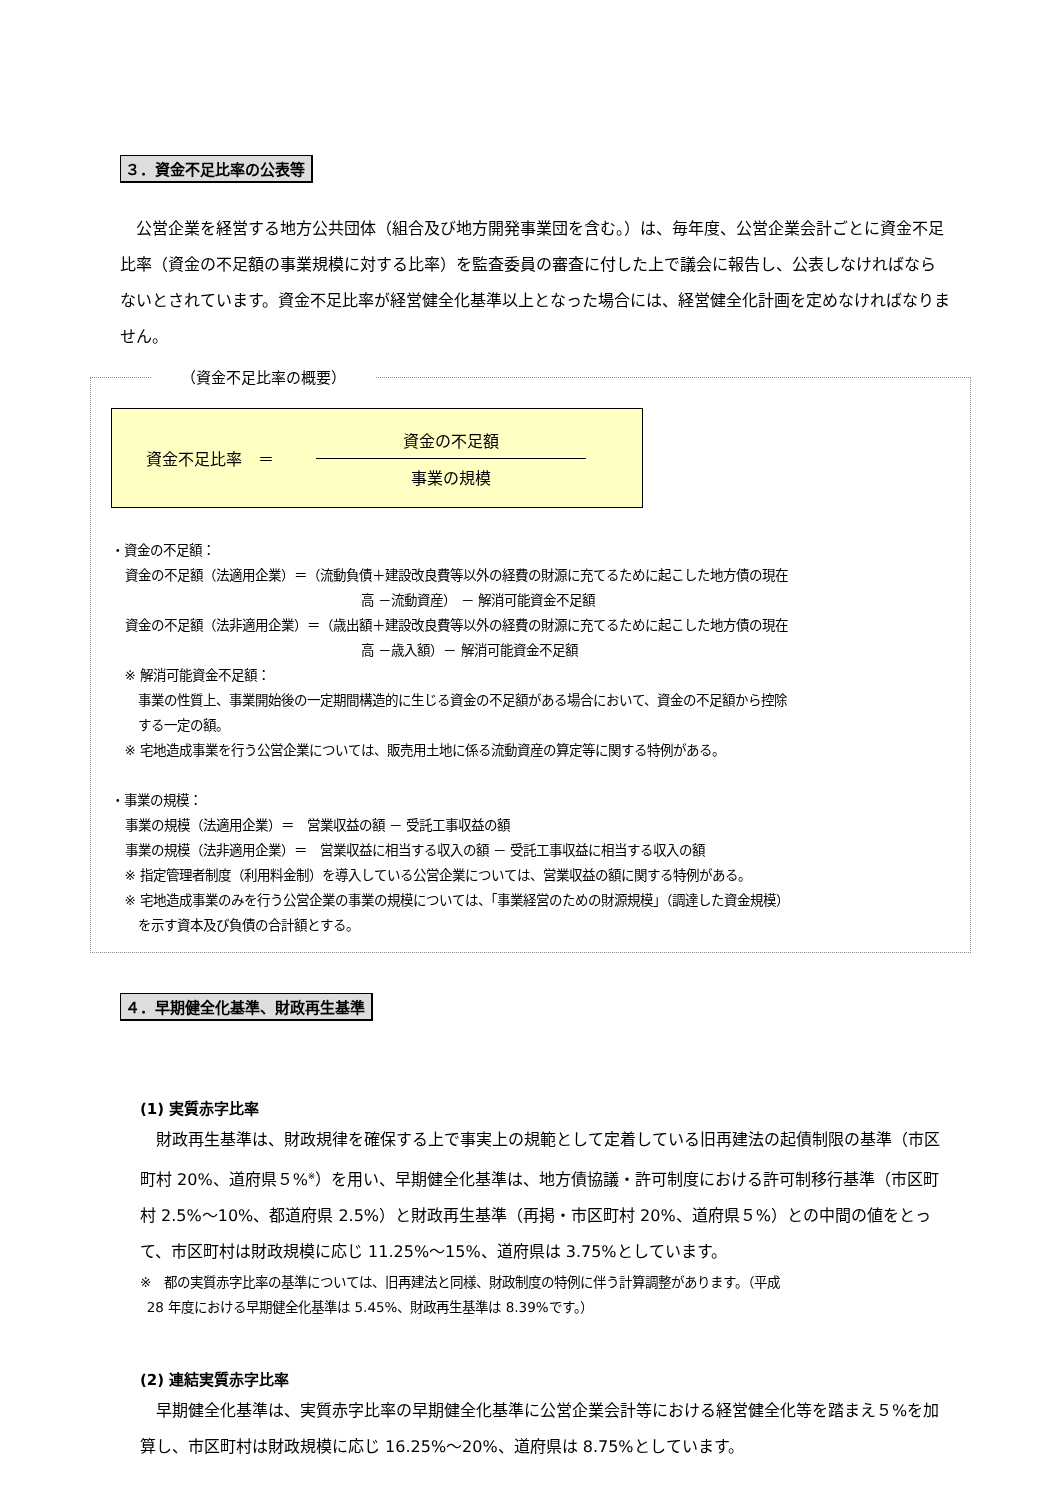３．資金不足比率の公表等
 公営企業を経営する地方公共団体（組合及び地方開発事業団を含む。）は、毎年度、公営企業会計ごとに資金不足比率（資金の不足額の事業規模に対する比率）を監査委員の審査に付した上で議会に報告し、公表しなければならないとされています。資金不足比率が経営健全化基準以上となった場合には、経営健全化計画を定めなければなりません。
（資金不足比率の概要）
資金不足比率　＝
資金の不足額
事業の規模
・資金の不足額：
 資金の不足額（法適用企業）＝（流動負債＋建設改良費等以外の経費の財源に充てるために起こした地方債の現在
高 －流動資産） － 解消可能資金不足額
 資金の不足額（法非適用企業）＝（歳出額＋建設改良費等以外の経費の財源に充てるために起こした地方債の現在
高 －歳入額）－ 解消可能資金不足額
 ※ 解消可能資金不足額：
  事業の性質上、事業開始後の一定期間構造的に生じる資金の不足額がある場合において、資金の不足額から控除
  する一定の額。
 ※ 宅地造成事業を行う公営企業については、販売用土地に係る流動資産の算定等に関する特例がある。
・事業の規模：
 事業の規模（法適用企業）＝　営業収益の額 － 受託工事収益の額
 事業の規模（法非適用企業）＝　営業収益に相当する収入の額 － 受託工事収益に相当する収入の額
 ※ 指定管理者制度（利用料金制）を導入している公営企業については、営業収益の額に関する特例がある。
 ※ 宅地造成事業のみを行う公営企業の事業の規模については、「事業経営のための財源規模」（調達した資金規模）
  を示す資本及び負債の合計額とする。
４．早期健全化基準、財政再生基準
(1) 実質赤字比率
 財政再生基準は、財政規律を確保する上で事実上の規範として定着している旧再建法の起債制限の基準（市区町村 20%、道府県５%<sup>※</sup>）を用い、早期健全化基準は、地方債協議・許可制度における許可制移行基準（市区町村 2.5%～10%、都道府県 2.5%）と財政再生基準（再掲・市区町村 20%、道府県５%）との中間の値をとって、市区町村は財政規模に応じ 11.25%～15%、道府県は 3.75%としています。
※　都の実質赤字比率の基準については、旧再建法と同様、財政制度の特例に伴う計算調整があります。（平成
 28 年度における早期健全化基準は 5.45%、財政再生基準は 8.39%です。）
(2) 連結実質赤字比率
 早期健全化基準は、実質赤字比率の早期健全化基準に公営企業会計等における経営健全化等を踏まえ５%を加算し、市区町村は財政規模に応じ 16.25%～20%、道府県は 8.75%としています。